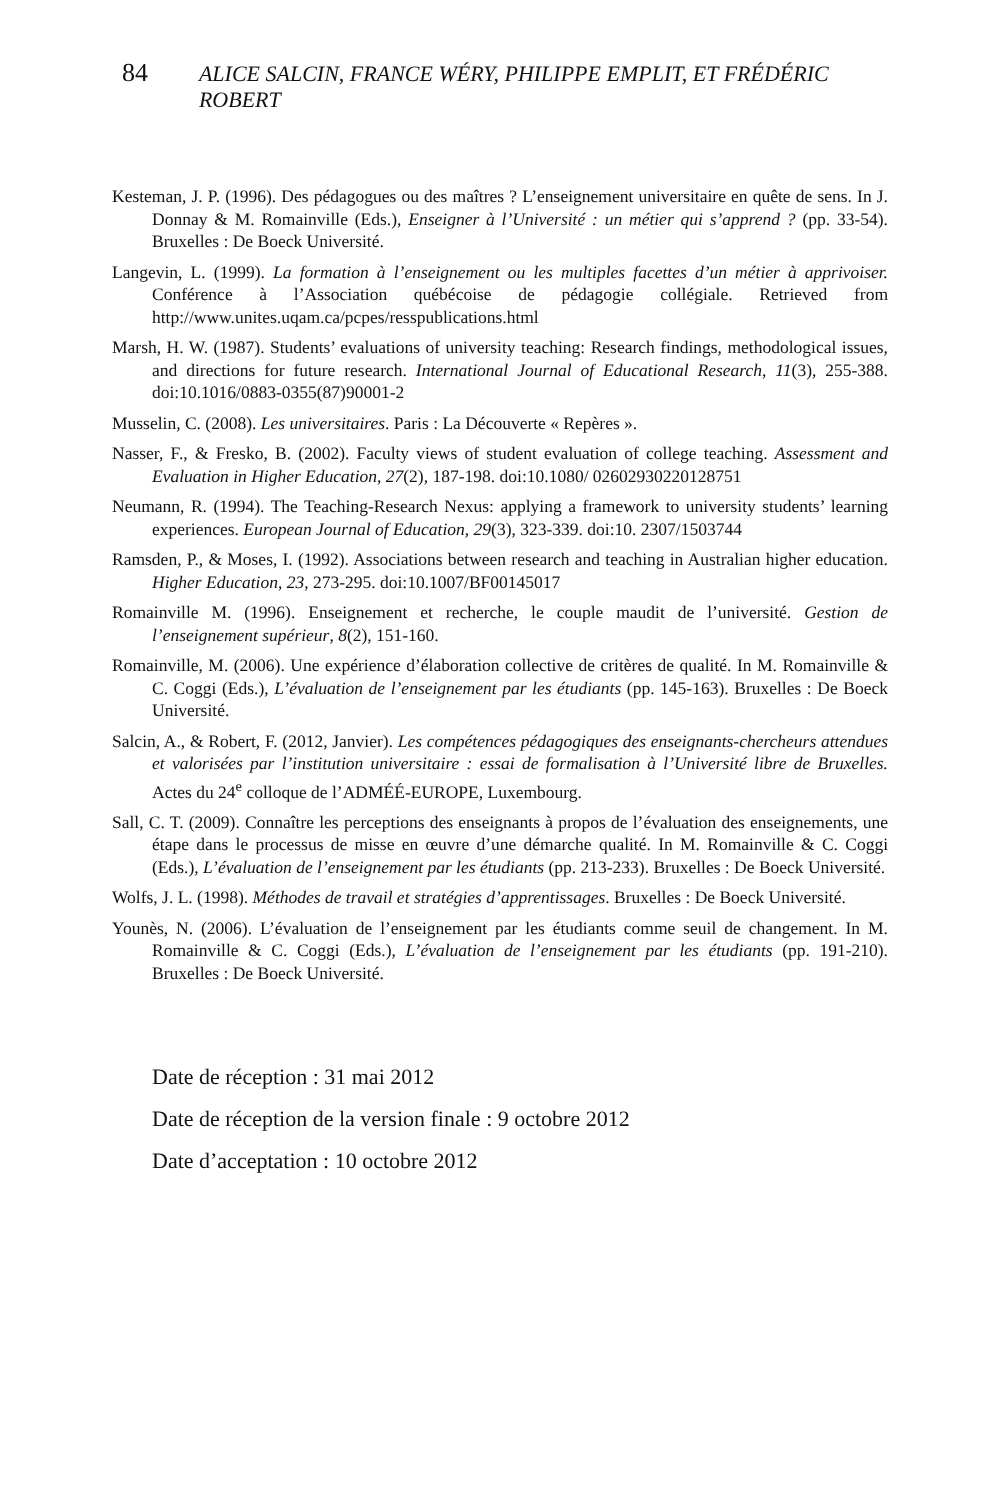84 ALICE SALCIN, FRANCE WÉRY, PHILIPPE EMPLIT, ET FRÉDÉRIC ROBERT
Kesteman, J. P. (1996). Des pédagogues ou des maîtres ? L’enseignement universitaire en quête de sens. In J. Donnay & M. Romainville (Eds.), Enseigner à l’Université : un métier qui s’apprend ? (pp. 33-54). Bruxelles : De Boeck Université.
Langevin, L. (1999). La formation à l’enseignement ou les multiples facettes d’un métier à apprivoiser. Conférence à l’Association québécoise de pédagogie collégiale. Retrieved from http://www.unites.uqam.ca/pcpes/resspublications.html
Marsh, H. W. (1987). Students’ evaluations of university teaching: Research findings, methodological issues, and directions for future research. International Journal of Educational Research, 11(3), 255-388. doi:10.1016/0883-0355(87)90001-2
Musselin, C. (2008). Les universitaires. Paris : La Découverte « Repères ».
Nasser, F., & Fresko, B. (2002). Faculty views of student evaluation of college teaching. Assessment and Evaluation in Higher Education, 27(2), 187-198. doi:10.1080/ 02602930220128751
Neumann, R. (1994). The Teaching-Research Nexus: applying a framework to university students’ learning experiences. European Journal of Education, 29(3), 323-339. doi:10. 2307/1503744
Ramsden, P., & Moses, I. (1992). Associations between research and teaching in Australian higher education. Higher Education, 23, 273-295. doi:10.1007/BF00145017
Romainville M. (1996). Enseignement et recherche, le couple maudit de l’université. Gestion de l’enseignement supérieur, 8(2), 151-160.
Romainville, M. (2006). Une expérience d’élaboration collective de critères de qualité. In M. Romainville & C. Coggi (Eds.), L’évaluation de l’enseignement par les étudiants (pp. 145-163). Bruxelles : De Boeck Université.
Salcin, A., & Robert, F. (2012, Janvier). Les compétences pédagogiques des enseignants-chercheurs attendues et valorisées par l’institution universitaire : essai de formalisation à l’Université libre de Bruxelles. Actes du 24<sup>e</sup> colloque de l’ADMÉÉ-EUROPE, Luxembourg.
Sall, C. T. (2009). Connaître les perceptions des enseignants à propos de l’évaluation des enseignements, une étape dans le processus de misse en œuvre d’une démarche qualité. In M. Romainville & C. Coggi (Eds.), L’évaluation de l’enseignement par les étudiants (pp. 213-233). Bruxelles : De Boeck Université.
Wolfs, J. L. (1998). Méthodes de travail et stratégies d’apprentissages. Bruxelles : De Boeck Université.
Younès, N. (2006). L’évaluation de l’enseignement par les étudiants comme seuil de changement. In M. Romainville & C. Coggi (Eds.), L’évaluation de l’enseignement par les étudiants (pp. 191-210). Bruxelles : De Boeck Université.
Date de réception : 31 mai 2012
Date de réception de la version finale : 9 octobre 2012
Date d’acceptation : 10 octobre 2012